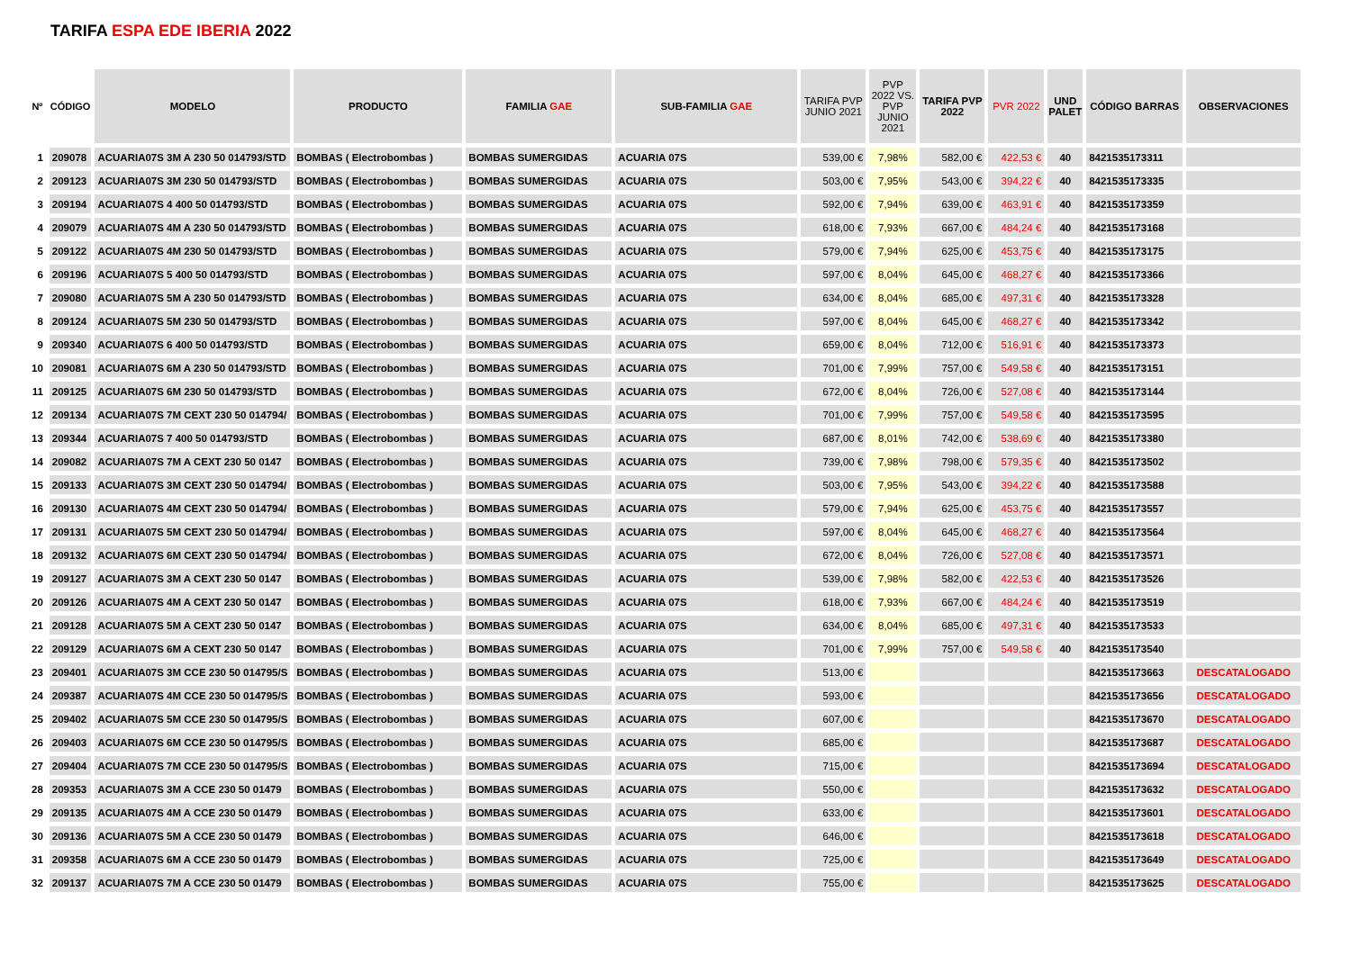TARIFA ESPA EDE IBERIA 2022
| Nº | CÓDIGO | MODELO | PRODUCTO | FAMILIA GAE | SUB-FAMILIA GAE | TARIFA PVP JUNIO 2021 | PVP 2022 VS. PVP JUNIO 2021 | TARIFA PVP 2022 | PVR 2022 | UND PALET | CÓDIGO BARRAS | OBSERVACIONES |
| --- | --- | --- | --- | --- | --- | --- | --- | --- | --- | --- | --- | --- |
| 1 | 209078 | ACUARIA07S 3M A 230 50 014793/STD | BOMBAS ( Electrobombas ) | BOMBAS SUMERGIDAS | ACUARIA 07S | 539,00 € | 7,98% | 582,00 € | 422,53 € | 40 | 8421535173311 | |
| 2 | 209123 | ACUARIA07S 3M 230 50 014793/STD | BOMBAS ( Electrobombas ) | BOMBAS SUMERGIDAS | ACUARIA 07S | 503,00 € | 7,95% | 543,00 € | 394,22 € | 40 | 8421535173335 | |
| 3 | 209194 | ACUARIA07S 4 400 50 014793/STD | BOMBAS ( Electrobombas ) | BOMBAS SUMERGIDAS | ACUARIA 07S | 592,00 € | 7,94% | 639,00 € | 463,91 € | 40 | 8421535173359 | |
| 4 | 209079 | ACUARIA07S 4M A 230 50 014793/STD | BOMBAS ( Electrobombas ) | BOMBAS SUMERGIDAS | ACUARIA 07S | 618,00 € | 7,93% | 667,00 € | 484,24 € | 40 | 8421535173168 | |
| 5 | 209122 | ACUARIA07S 4M 230 50 014793/STD | BOMBAS ( Electrobombas ) | BOMBAS SUMERGIDAS | ACUARIA 07S | 579,00 € | 7,94% | 625,00 € | 453,75 € | 40 | 8421535173175 | |
| 6 | 209196 | ACUARIA07S 5 400 50 014793/STD | BOMBAS ( Electrobombas ) | BOMBAS SUMERGIDAS | ACUARIA 07S | 597,00 € | 8,04% | 645,00 € | 468,27 € | 40 | 8421535173366 | |
| 7 | 209080 | ACUARIA07S 5M A 230 50 014793/STD | BOMBAS ( Electrobombas ) | BOMBAS SUMERGIDAS | ACUARIA 07S | 634,00 € | 8,04% | 685,00 € | 497,31 € | 40 | 8421535173328 | |
| 8 | 209124 | ACUARIA07S 5M 230 50 014793/STD | BOMBAS ( Electrobombas ) | BOMBAS SUMERGIDAS | ACUARIA 07S | 597,00 € | 8,04% | 645,00 € | 468,27 € | 40 | 8421535173342 | |
| 9 | 209340 | ACUARIA07S 6 400 50 014793/STD | BOMBAS ( Electrobombas ) | BOMBAS SUMERGIDAS | ACUARIA 07S | 659,00 € | 8,04% | 712,00 € | 516,91 € | 40 | 8421535173373 | |
| 10 | 209081 | ACUARIA07S 6M A 230 50 014793/STD | BOMBAS ( Electrobombas ) | BOMBAS SUMERGIDAS | ACUARIA 07S | 701,00 € | 7,99% | 757,00 € | 549,58 € | 40 | 8421535173151 | |
| 11 | 209125 | ACUARIA07S 6M 230 50 014793/STD | BOMBAS ( Electrobombas ) | BOMBAS SUMERGIDAS | ACUARIA 07S | 672,00 € | 8,04% | 726,00 € | 527,08 € | 40 | 8421535173144 | |
| 12 | 209134 | ACUARIA07S 7M CEXT 230 50 014794/ | BOMBAS ( Electrobombas ) | BOMBAS SUMERGIDAS | ACUARIA 07S | 701,00 € | 7,99% | 757,00 € | 549,58 € | 40 | 8421535173595 | |
| 13 | 209344 | ACUARIA07S 7 400 50 014793/STD | BOMBAS ( Electrobombas ) | BOMBAS SUMERGIDAS | ACUARIA 07S | 687,00 € | 8,01% | 742,00 € | 538,69 € | 40 | 8421535173380 | |
| 14 | 209082 | ACUARIA07S 7M A CEXT 230 50 0147 | BOMBAS ( Electrobombas ) | BOMBAS SUMERGIDAS | ACUARIA 07S | 739,00 € | 7,98% | 798,00 € | 579,35 € | 40 | 8421535173502 | |
| 15 | 209133 | ACUARIA07S 3M CEXT 230 50 014794/ | BOMBAS ( Electrobombas ) | BOMBAS SUMERGIDAS | ACUARIA 07S | 503,00 € | 7,95% | 543,00 € | 394,22 € | 40 | 8421535173588 | |
| 16 | 209130 | ACUARIA07S 4M CEXT 230 50 014794/ | BOMBAS ( Electrobombas ) | BOMBAS SUMERGIDAS | ACUARIA 07S | 579,00 € | 7,94% | 625,00 € | 453,75 € | 40 | 8421535173557 | |
| 17 | 209131 | ACUARIA07S 5M CEXT 230 50 014794/ | BOMBAS ( Electrobombas ) | BOMBAS SUMERGIDAS | ACUARIA 07S | 597,00 € | 8,04% | 645,00 € | 468,27 € | 40 | 8421535173564 | |
| 18 | 209132 | ACUARIA07S 6M CEXT 230 50 014794/ | BOMBAS ( Electrobombas ) | BOMBAS SUMERGIDAS | ACUARIA 07S | 672,00 € | 8,04% | 726,00 € | 527,08 € | 40 | 8421535173571 | |
| 19 | 209127 | ACUARIA07S 3M A CEXT 230 50 0147 | BOMBAS ( Electrobombas ) | BOMBAS SUMERGIDAS | ACUARIA 07S | 539,00 € | 7,98% | 582,00 € | 422,53 € | 40 | 8421535173526 | |
| 20 | 209126 | ACUARIA07S 4M A CEXT 230 50 0147 | BOMBAS ( Electrobombas ) | BOMBAS SUMERGIDAS | ACUARIA 07S | 618,00 € | 7,93% | 667,00 € | 484,24 € | 40 | 8421535173519 | |
| 21 | 209128 | ACUARIA07S 5M A CEXT 230 50 0147 | BOMBAS ( Electrobombas ) | BOMBAS SUMERGIDAS | ACUARIA 07S | 634,00 € | 8,04% | 685,00 € | 497,31 € | 40 | 8421535173533 | |
| 22 | 209129 | ACUARIA07S 6M A CEXT 230 50 0147 | BOMBAS ( Electrobombas ) | BOMBAS SUMERGIDAS | ACUARIA 07S | 701,00 € | 7,99% | 757,00 € | 549,58 € | 40 | 8421535173540 | |
| 23 | 209401 | ACUARIA07S 3M CCE 230 50 014795/S | BOMBAS ( Electrobombas ) | BOMBAS SUMERGIDAS | ACUARIA 07S | 513,00 € | | | | | 8421535173663 | DESCATALOGADO |
| 24 | 209387 | ACUARIA07S 4M CCE 230 50 014795/S | BOMBAS ( Electrobombas ) | BOMBAS SUMERGIDAS | ACUARIA 07S | 593,00 € | | | | | 8421535173656 | DESCATALOGADO |
| 25 | 209402 | ACUARIA07S 5M CCE 230 50 014795/S | BOMBAS ( Electrobombas ) | BOMBAS SUMERGIDAS | ACUARIA 07S | 607,00 € | | | | | 8421535173670 | DESCATALOGADO |
| 26 | 209403 | ACUARIA07S 6M CCE 230 50 014795/S | BOMBAS ( Electrobombas ) | BOMBAS SUMERGIDAS | ACUARIA 07S | 685,00 € | | | | | 8421535173687 | DESCATALOGADO |
| 27 | 209404 | ACUARIA07S 7M CCE 230 50 014795/S | BOMBAS ( Electrobombas ) | BOMBAS SUMERGIDAS | ACUARIA 07S | 715,00 € | | | | | 8421535173694 | DESCATALOGADO |
| 28 | 209353 | ACUARIA07S 3M A CCE 230 50 01479 | BOMBAS ( Electrobombas ) | BOMBAS SUMERGIDAS | ACUARIA 07S | 550,00 € | | | | | 8421535173632 | DESCATALOGADO |
| 29 | 209135 | ACUARIA07S 4M A CCE 230 50 01479 | BOMBAS ( Electrobombas ) | BOMBAS SUMERGIDAS | ACUARIA 07S | 633,00 € | | | | | 8421535173601 | DESCATALOGADO |
| 30 | 209136 | ACUARIA07S 5M A CCE 230 50 01479 | BOMBAS ( Electrobombas ) | BOMBAS SUMERGIDAS | ACUARIA 07S | 646,00 € | | | | | 8421535173618 | DESCATALOGADO |
| 31 | 209358 | ACUARIA07S 6M A CCE 230 50 01479 | BOMBAS ( Electrobombas ) | BOMBAS SUMERGIDAS | ACUARIA 07S | 725,00 € | | | | | 8421535173649 | DESCATALOGADO |
| 32 | 209137 | ACUARIA07S 7M A CCE 230 50 01479 | BOMBAS ( Electrobombas ) | BOMBAS SUMERGIDAS | ACUARIA 07S | 755,00 € | | | | | 8421535173625 | DESCATALOGADO |